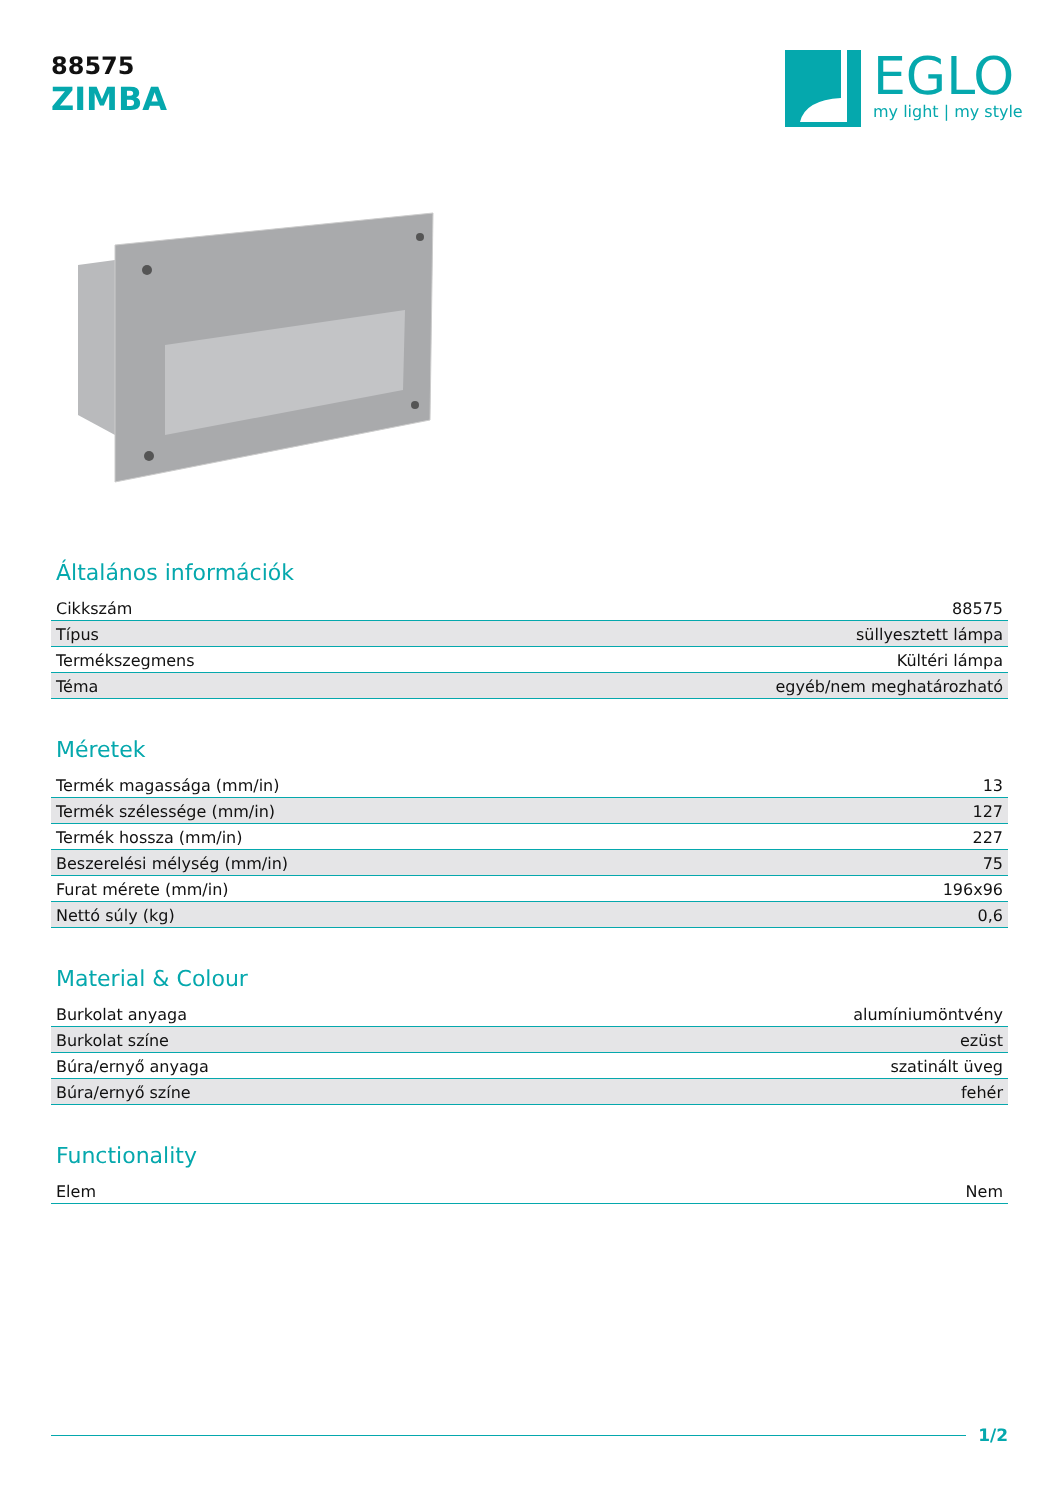88575
ZIMBA
EGLO
my light | my style
Általános információk
| Cikkszám | 88575 |
| Típus | süllyesztett lámpa |
| Termékszegmens | Kültéri lámpa |
| Téma | egyéb/nem meghatározható |
Méretek
| Termék magassága (mm/in) | 13 |
| Termék szélessége (mm/in) | 127 |
| Termék hossza (mm/in) | 227 |
| Beszerelési mélység (mm/in) | 75 |
| Furat mérete (mm/in) | 196x96 |
| Nettó súly (kg) | 0,6 |
Material & Colour
| Burkolat anyaga | alumíniumöntvény |
| Burkolat színe | ezüst |
| Búra/ernyő anyaga | szatinált üveg |
| Búra/ernyő színe | fehér |
Functionality
| Elem | Nem |
1/2